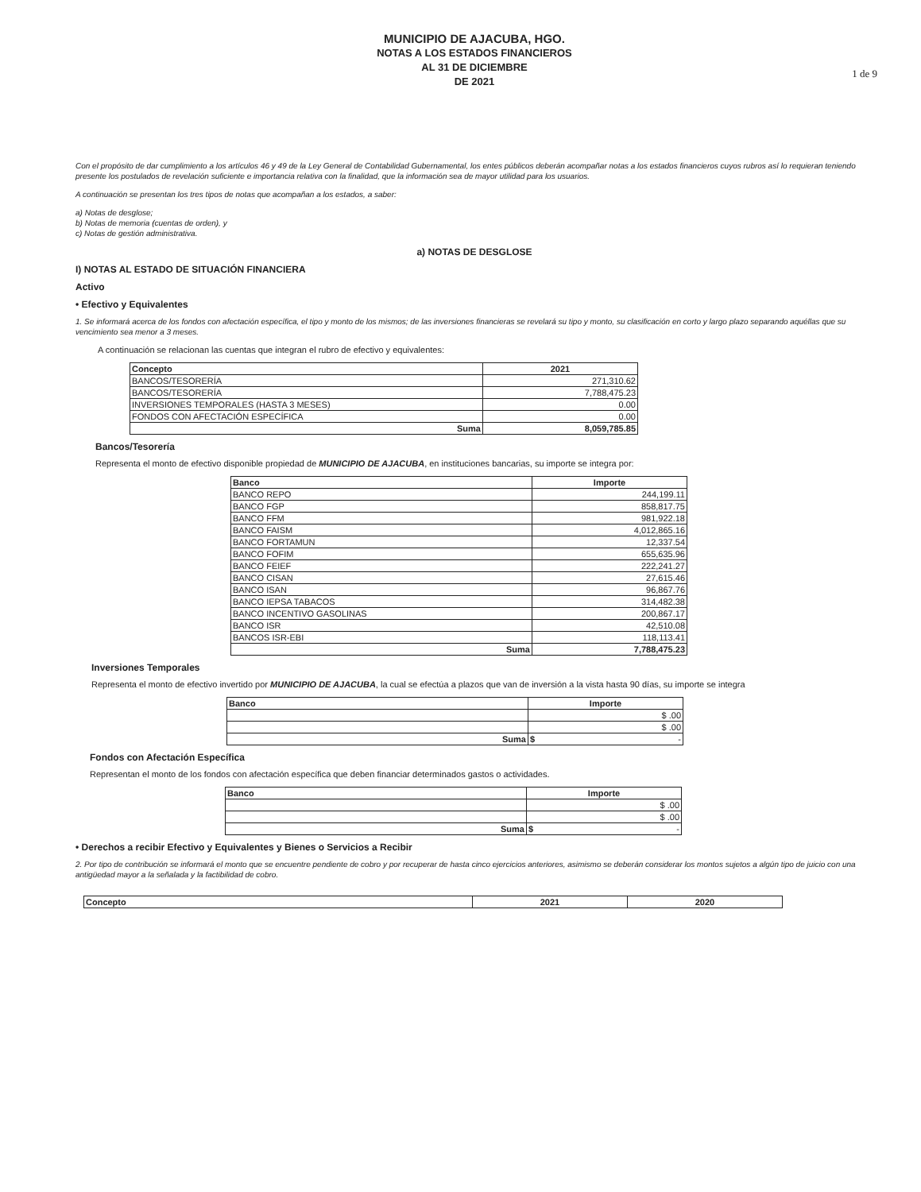1 de 9
MUNICIPIO DE AJACUBA, HGO.
NOTAS A LOS ESTADOS FINANCIEROS
AL 31 DE DICIEMBRE
DE 2021
Con el propósito de dar cumplimiento a los artículos 46 y 49 de la Ley General de Contabilidad Gubernamental, los entes públicos deberán acompañar notas a los estados financieros cuyos rubros así lo requieran teniendo presente los postulados de revelación suficiente e importancia relativa con la finalidad, que la información sea de mayor utilidad para los usuarios.
A continuación se presentan los tres tipos de notas que acompañan a los estados, a saber:
a) Notas de desglose;
b) Notas de memoria (cuentas de orden), y
c) Notas de gestión administrativa.
a) NOTAS DE DESGLOSE
I) NOTAS AL ESTADO DE SITUACIÓN FINANCIERA
Activo
• Efectivo y Equivalentes
1. Se informará acerca de los fondos con afectación específica, el tipo y monto de los mismos; de las inversiones financieras se revelará su tipo y monto, su clasificación en corto y largo plazo separando aquéllas que su vencimiento sea menor a 3 meses.
A continuación se relacionan las cuentas que integran el rubro de efectivo y equivalentes:
| Concepto | 2021 |
| --- | --- |
| BANCOS/TESORERÍA | 271,310.62 |
| BANCOS/TESORERÍA | 7,788,475.23 |
| INVERSIONES TEMPORALES (HASTA 3 MESES) | 0.00 |
| FONDOS CON AFECTACIÓN ESPECÍFICA | 0.00 |
| Suma | 8,059,785.85 |
Bancos/Tesorería
Representa el monto de efectivo disponible propiedad de MUNICIPIO DE AJACUBA, en instituciones bancarias, su importe se integra por:
| Banco | Importe |
| --- | --- |
| BANCO REPO | 244,199.11 |
| BANCO FGP | 858,817.75 |
| BANCO FFM | 981,922.18 |
| BANCO FAISM | 4,012,865.16 |
| BANCO FORTAMUN | 12,337.54 |
| BANCO FOFIM | 655,635.96 |
| BANCO FEIEF | 222,241.27 |
| BANCO CISAN | 27,615.46 |
| BANCO ISAN | 96,867.76 |
| BANCO IEPSA TABACOS | 314,482.38 |
| BANCO INCENTIVO GASOLINAS | 200,867.17 |
| BANCO ISR | 42,510.08 |
| BANCOS ISR-EBI | 118,113.41 |
| Suma | 7,788,475.23 |
Inversiones Temporales
Representa el monto de efectivo invertido por MUNICIPIO DE AJACUBA, la cual se efectúa a plazos que van de inversión a la vista hasta 90 días, su importe se integra
| Banco | Importe |
| --- | --- |
| | $ .00 |
| | $ .00 |
| Suma | $ - |
Fondos con Afectación Específica
Representan el monto de los fondos con afectación específica que deben financiar determinados gastos o actividades.
| Banco | Importe |
| --- | --- |
| | $ .00 |
| | $ .00 |
| Suma | $ - |
• Derechos a recibir Efectivo y Equivalentes y Bienes o Servicios a Recibir
2. Por tipo de contribución se informará el monto que se encuentre pendiente de cobro y por recuperar de hasta cinco ejercicios anteriores, asimismo se deberán considerar los montos sujetos a algún tipo de juicio con una antigüedad mayor a la señalada y la factibilidad de cobro.
| Concepto | 2021 | 2020 |
| --- | --- | --- |